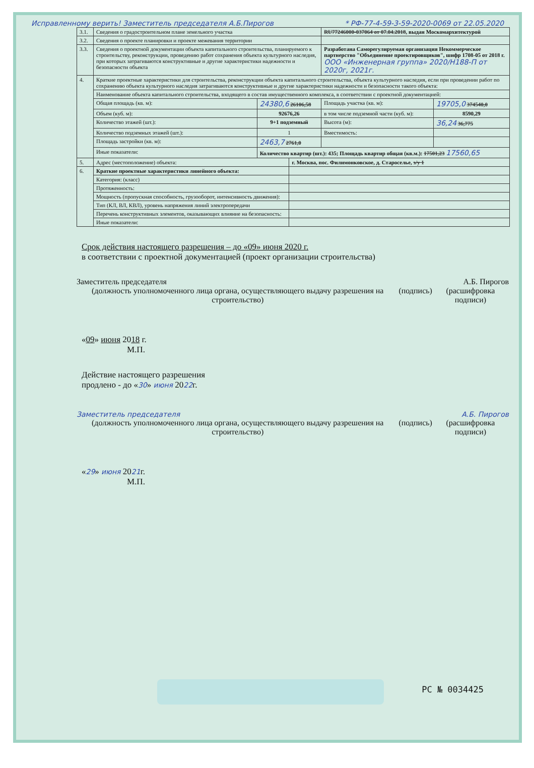Исправленному верить! Заместитель председателя А.Б.Пирогов * РФ-77-4-59-3-59-2020-0069 от 22.05.2020
| 3.1. | Сведения о градостроительном плане земельного участка | | | RU77246000-037064 от 07.04.2018 , выдан Москомархитектурой | |
| 3.2. | Сведения о проекте планировки и проекте межевания территории | | | | |
| 3.3. | Сведения о проектной документации объекта капитального строительства, планируемого к строительству, реконструкции, проведению работ сохранения объекта культурного наследия, при которых затрагиваются конструктивные и другие характеристики надежности и безопасности объекта | | | Разработана Саморегулируемая организация Некоммерческое партнерство "Объединение проектировщиков", шифр 1708-05 от 2018 г. ООО «Инженерная группа» 2020/H188-П от 2020г, 2021г. | |
| 4. | Краткие проектные характеристики для строительства, реконструкции объекта капитального строительства, объекта культурного наследия, если при проведении работ по сохранению объекта культурного наследия затрагиваются конструктивные и другие характеристики надежности и безопасности такого объекта: | | | | |
| | Наименование объекта капитального строительства, входящего в состав имущественного комплекса, в соответствии с проектной документацией: | | | | |
| | Общая площадь (кв. м): | 24380,6 26106,58 | | Площадь участка (кв. м): | 19705,0 374540,0 |
| | Объем (куб. м): | 92676,26 | | в том числе подземной части (куб. м): | 8590,29 |
| | Количество этажей (шт.): | 9+1 подземный | | Высота (м): | 36,24 36,775 |
| | Количество подземных этажей (шт.): | 1 | | Вместимость: | |
| | Площадь застройки (кв. м): | 2463,7 2761,0 | | | |
| | Иные показатели: | Количество квартир (шт.): 435; Площадь квартир общая (кв.м.): 17501,23 17560,65 | | | |
| 5. | Адрес (местоположение) объекта: | | г. Москва, пос. Филимонковское, д. Староселье, з/у 1 | | |
| 6. | Краткие проектные характеристики линейного объекта: | | | | |
| | Категория: (класс) | | | | |
| | Протяженность: | | | | |
| | Мощность (пропускная способность, грузооборот, интенсивность движения): | | | | |
| | Тип (КЛ, ВЛ, КВЛ), уровень напряжения линий электропередачи | | | | |
| | Перечень конструктивных элементов, оказывающих влияние на безопасность: | | | | |
| | Иные показатели: | | | | |
Срок действия настоящего разрешения – до «09» июня 2020 г.
в соответствии с проектной документацией (проект организации строительства)
Заместитель председателя А.Б. Пирогов
(должность уполномоченного лица органа, осуществляющего выдачу разрешения на строительство) (подпись) (расшифровка подписи)
«09» июня 2018 г.
М.П.
Действие настоящего разрешения
продлено - до «30» июня 2022г.
Заместитель председателя А.Б. Пирогов
(должность уполномоченного лица органа, осуществляющего выдачу разрешения на строительство) (подпись) (расшифровка подписи)
«29» июня 2021г.
М.П.
РС № 0034425